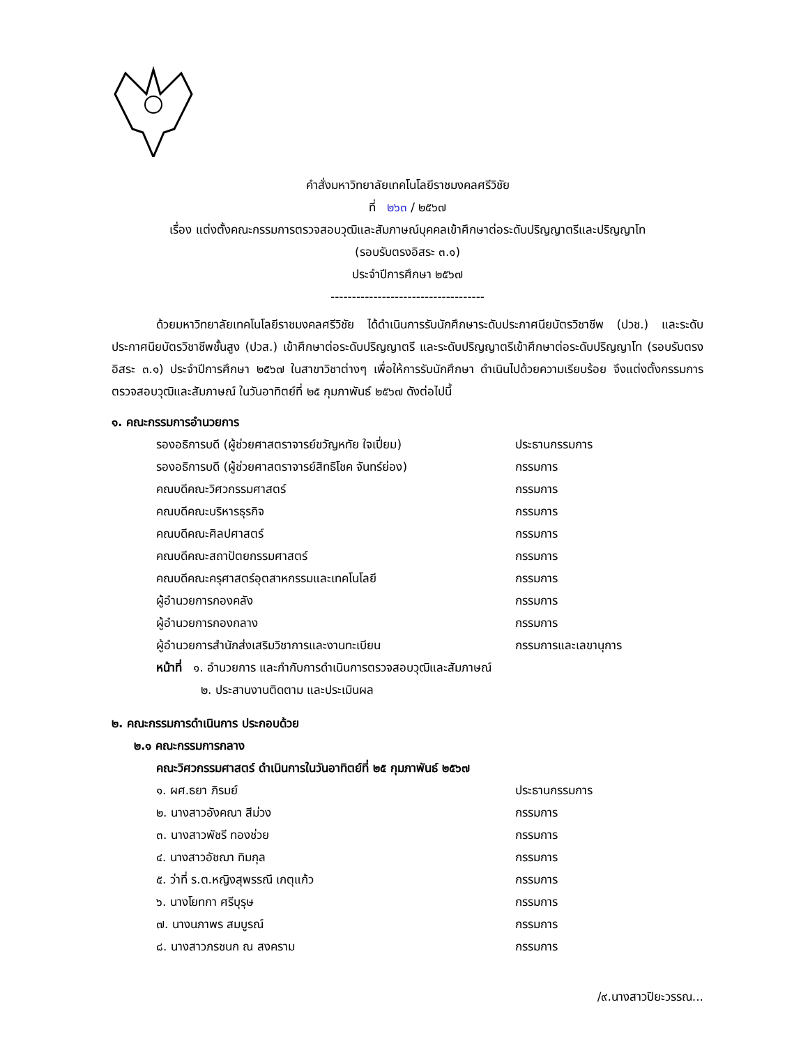คำสั่งมหาวิทยาลัยเทคโนโลยีราชมงคลศรีวิชัย
ที่ ๒๖๓ / ๒๕๖๗
เรื่อง แต่งตั้งคณะกรรมการตรวจสอบวุฒิและสัมภาษณ์บุคคลเข้าศึกษาต่อระดับปริญญาตรีและปริญญาโท
(รอบรับตรงอิสระ ๓.๑)
ประจำปีการศึกษา ๒๕๖๗
------------------------------------
ด้วยมหาวิทยาลัยเทคโนโลยีราชมงคลศรีวิชัย ได้ดำเนินการรับนักศึกษาระดับประกาศนียบัตรวิชาชีพ (ปวช.) และระดับประกาศนียบัตรวิชาชีพชั้นสูง (ปวส.) เข้าศึกษาต่อระดับปริญญาตรี และระดับปริญญาตรีเข้าศึกษาต่อระดับปริญญาโท (รอบรับตรงอิสระ ๓.๑) ประจำปีการศึกษา ๒๕๖๗ ในสาขาวิชาต่างๆ เพื่อให้การรับนักศึกษา ดำเนินไปด้วยความเรียบร้อย จึงแต่งตั้งกรรมการตรวจสอบวุฒิและสัมภาษณ์ ในวันอาทิตย์ที่ ๒๕ กุมภาพันธ์ ๒๕๖๗ ดังต่อไปนี้
๑. คณะกรรมการอำนวยการ
รองอธิการบดี (ผู้ช่วยศาสตราจารย์ขวัญหทัย ใจเปี่ยม) ประธานกรรมการ
รองอธิการบดี (ผู้ช่วยศาสตราจารย์สิทธิโชค จันทร์ย่อง) กรรมการ
คณบดีคณะวิศวกรรมศาสตร์ กรรมการ
คณบดีคณะบริหารธุรกิจ กรรมการ
คณบดีคณะศิลปศาสตร์ กรรมการ
คณบดีคณะสถาปัตยกรรมศาสตร์ กรรมการ
คณบดีคณะครุศาสตร์อุตสาหกรรมและเทคโนโลยี กรรมการ
ผู้อำนวยการกองคลัง กรรมการ
ผู้อำนวยการกองกลาง กรรมการ
ผู้อำนวยการสำนักส่งเสริมวิชาการและงานทะเบียน กรรมการและเลขานุการ
หน้าที่ ๑. อำนวยการ และกำกับการดำเนินการตรวจสอบวุฒิและสัมภาษณ์
๒. ประสานงานติดตาม และประเมินผล
๒. คณะกรรมการดำเนินการ ประกอบด้วย
๒.๑ คณะกรรมการกลาง
คณะวิศวกรรมศาสตร์ ดำเนินการในวันอาทิตย์ที่ ๒๕ กุมภาพันธ์ ๒๕๖๗
๑. ผศ.ธยา ภิรมย์ ประธานกรรมการ
๒. นางสาวอังคณา สีม่วง กรรมการ
๓. นางสาวพัชรี ทองช่วย กรรมการ
๔. นางสาวอัชฌา ทิมกุล กรรมการ
๕. ว่าที่ ร.ต.หญิงสุพรรณี เกตุแก้ว กรรมการ
๖. นางโยทกา ศรีบุรุษ กรรมการ
๗. นางนภาพร สมบูรณ์ กรรมการ
๘. นางสาวภรชนก ณ สงคราม กรรมการ
/๙.นางสาวปิยะวรรณ...